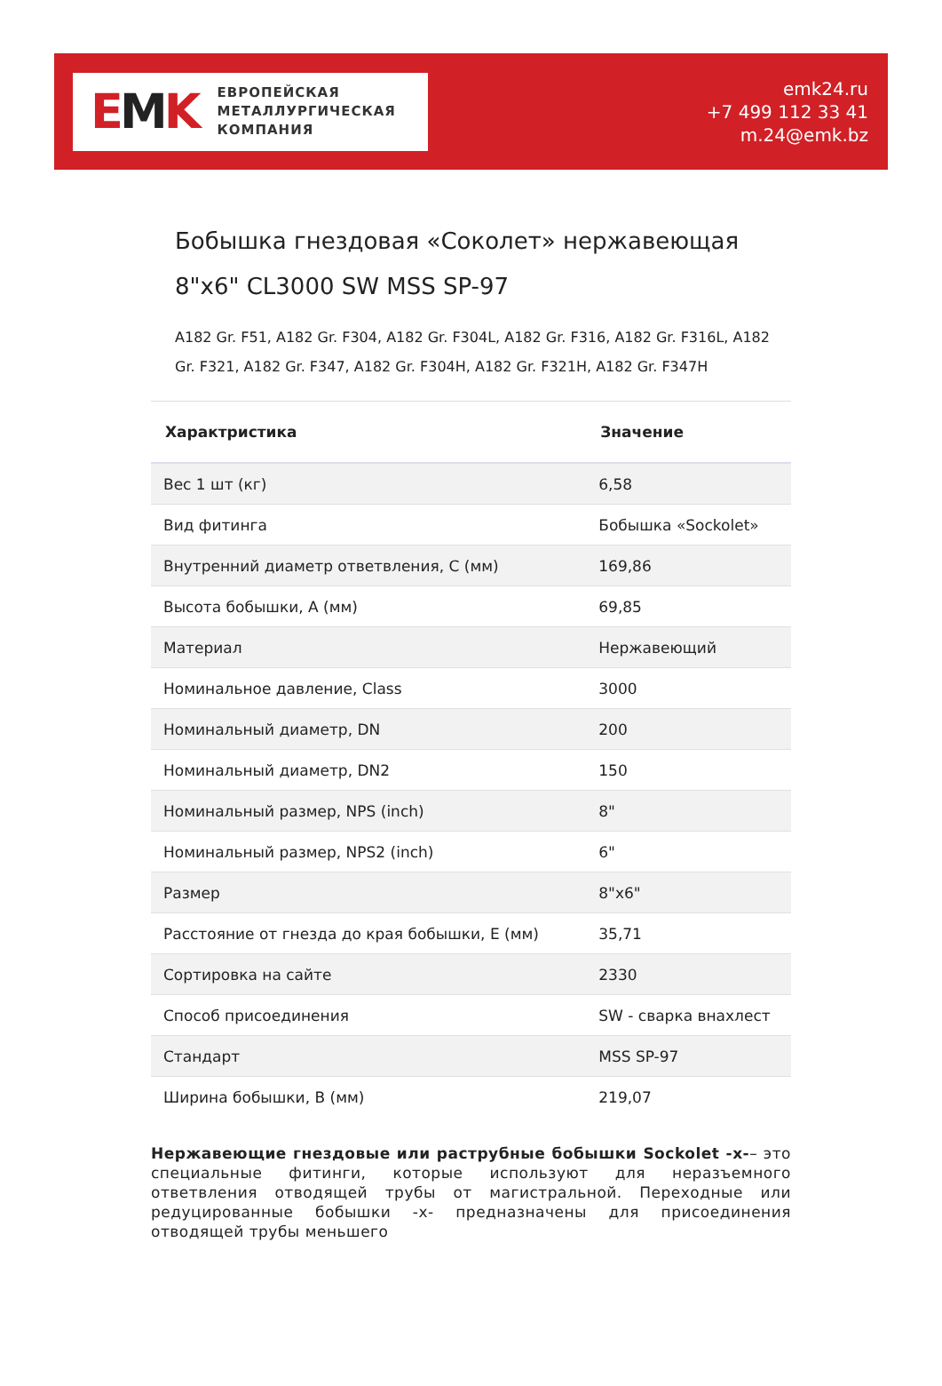EMK
ЕВРОПЕЙСКАЯ
МЕТАЛЛУРГИЧЕСКАЯ
КОМПАНИЯ
emk24.ru
+7 499 112 33 41
m.24@emk.bz
Бобышка гнездовая «Соколет» нержавеющая 8"x6" CL3000 SW MSS SP-97
A182 Gr. F51, A182 Gr. F304, A182 Gr. F304L, A182 Gr. F316, A182 Gr. F316L, A182 Gr. F321, A182 Gr. F347, A182 Gr. F304H, A182 Gr. F321H, A182 Gr. F347H
| Характристика | Значение |
| --- | --- |
| Вес 1 шт (кг) | 6,58 |
| Вид фитинга | Бобышка «Sockolet» |
| Внутренний диаметр ответвления, C (мм) | 169,86 |
| Высота бобышки, A (мм) | 69,85 |
| Материал | Нержавеющий |
| Номинальное давление, Class | 3000 |
| Номинальный диаметр, DN | 200 |
| Номинальный диаметр, DN2 | 150 |
| Номинальный размер, NPS (inch) | 8" |
| Номинальный размер, NPS2 (inch) | 6" |
| Размер | 8"x6" |
| Расстояние от гнезда до края бобышки, E (мм) | 35,71 |
| Сортировка на сайте | 2330 |
| Способ присоединения | SW - сварка внахлест |
| Стандарт | MSS SP-97 |
| Ширина бобышки, B (мм) | 219,07 |
Нержавеющие гнездовые или раструбные бобышки Sockolet -x-– это специальные фитинги, которые используют для неразъемного ответвления отводящей трубы от магистральной. Переходные или редуцированные бобышки -x- предназначены для присоединения отводящей трубы меньшего